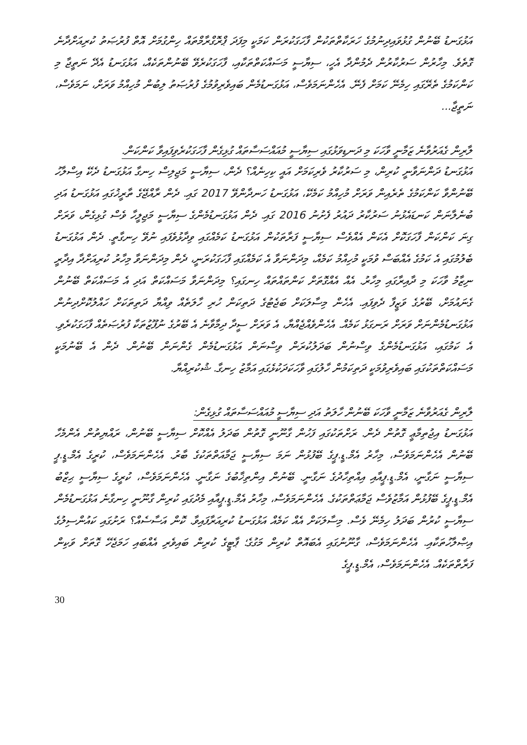އަޅުގަނޑު ބޭނުން ގުޅުވައިދިނުމުގެ ހަރަކާތްތަކުން ފާހަގަކުރަން ކަމަކީ މިފަދަ ޕްރޮގްރާމްތައް ހިންގުމަށް އޮތް ފުރުޞަތު ކުރިއަށްދާނެ ގޮތެވެ. މިހާރުން ސަރުކާރުން ދެމުންދާ އެހީ، ސިޔާސީ މަސައްކަތްތަކާއި، ފާހަގަކުރެވޭ ބޭނުންތަކެއް، އަޅުގަނޑު އެދޭ ނަތީޖާ މި ކަންކަމުގެ ތެރޭގައި ހިމެނޭ ކަމަށް ފެނޭ. އެހެންނަމަވެސް، އަޅުގަނޑުމެން ބައިވެރިވުމުގެ ފުރުޞަތު ލިބުން މުހިއްމު ވަރަށް، ނަމަވެސް، ނަތީޖާ...
ލާރިން ގެއަރުވާނެ ޒަމާނީ ވާހަކަ މި ދަނޑިވަޅުގައި ސިޔާސީ މުއައްސަސާތައް ގުޅިގެން ފާހަގަކުރެވިފައިވާ ކަންކަން.
އަޅުގަނޑު ދަންނަވާނީ ކުރިން، މި ސަރުކާރު ވެރިކަމަށް އައީ ކިހިނެއް؟ ދެން، ސިޔާސީ މަޖިލިސް ހިނގާ އަޅުގަނޑު ދެކޭ އިސްލާހު ބޭނުންވާ ކަންކަމުގެ ތެރެއިން ވަރަށް މުހިއްމު ކަމެކޭ، އަޅުގަނޑު ހަނދާންވޭ 2017 ގައި. ދެން ރާއްޖޭގެ ތާރީޚުގައި އަޅުގަނޑު އަދި ބުނެލާނަން ކަނޑައެޅުނު ސަރުކާރު ދައުރު ފެށުނު 2016 ގައި. ދެން އަޅުގަނޑުމެންގެ ސިޔާސީ މަޖިލީހާ ވެސް ގުޅިގެން، ވަރަށް ގިނަ ކަންކަން ފާހަގަކޮށް އެކަން އެއްވެސް ސިޔާސީ ފަރާތަކުން އަޅުގަނޑު ކަމެއްގައި ވިދާޅުވެފައި ނުވޭ ހިނގާތީ. ދެން އަޅުގަނޑު ބެލުމުގައި އެ ކަމުގެ އެއްބަސް ވުމަކީ މުހިއްމު ކަމެއް، މިދަންނަވާ އެ ކަމެއްގައި ފާހަގަކުރަނީ، ދެން މިދަންނަވާ މިހާރު ކުރިއަށްދާ އިދާރީ ނިޒާމު ވާހަކަ މި ދާއިރާގައި މިހާރު. އެއް އެއްގޮތަށް ކަންތައްތައް ހިނގައި؟ މިދަންނަވާ މަސައްކަތް އަދި އެ މަސައްކަތް ބޭނުން ގެނައުމަށް، ބޭރުގެ ވަޒީފާ ދެވިފައި. އެހެން މިސާލަކަށް ބަޖެޓުގެ ދަތިކަން ހުރި ހާލަތެއް ވިއްޔާ ދަތިތަކަށް ހައްލުކޮށްދިނުން އަޅުގަނޑުމެންނަށް ވަރަށް ރަނގަޅު ކަމެއް. އެހެންވެއްޖެއްޔާ، އެ ވަރަށް ސީދާ ދިމާވާނެ އެ ބޭރުގެ ނުފޫޒުތަކާ ފުރުޞަތެއް ފާހަގަކުރެވި. އެ ކަމުގައި، އަޅުގަނޑުމެންގެ ވިސްނުން ބަދަލުކުރަން ވިސްނަން އަޅުގަނޑުމެން ގެންނަން ބޭނުން. ދެން އެ ބޭނުމަކީ މަސައްކަތްތަކުގައި ބައިވެރިވުމަކީ ދަތިކަމުން ހާލުގައި ވާހަކަދަކުޅެގައި އަމާޒު ހިނގާ. ޝުކުރިއްޔާ.
ލާރިން ގެއަރުވާނެ ޒަމާނީ ވާހަކަ ބޭނުން ހާލަތު އަދި ސިޔާސީ މުއައްސަސާތައް ގުޅިގެން:
އަޅުގަނޑު އިޖުތިމާޢީ ގޮތުން ދެން. ރަށްތަކުގައި ފަހުން ގާނޫނީ ގޮތުން ބަދަލު އެއްކޮށް ސިޔާސީ ބޭނުން، ރައްޔިތުން އެންމެހާ ބޭނުން އެހެންނަމަވެސް، މިހާރު އެމް.ޑީ.ޕީގެ ބޭފުޅުން ނަމަ ސިޔާސީ ޖަމާއަތްތަކުގެ ބާރު. އެހެންނަމަވެސް، ކުރީގެ އެމް.ޑީ.ޕީ ސިޔާސީ ނަގާނީ، އެމް.ޑީ.ޕީއާއި އިއްތިހާދުގެ ނަގާނީ. ބޭނުން އިންތިޚާބުގެ ނަގާނީ. އެހެންނަމަވެސް، ކުރީގެ ސިޔާސީ ޙިޒްބު އެމް.ޑީ.ޕީގެ ބޭފުޅުން އަމާޒުވެސް ޖަމާޢަތްތަކުގެ. އެހެންނަމަވެސް، މިހާރު އެމް.ޑީ.ޕީއާއި މެދުގައި ކުރިން ގާނޫނީ ހިނގާނެ އަޅުގަނޑުމެން ސިޔާސީ ކުރުން ބަދަލު ހިމެނޭ ވެސް. މިސާލަކަށް އެއް ކަމެއް އަޅުގަނޑު ކުރިއަރާފައިވާ. ކޮން އަސާސެއް؟ ރަށުގައި ކައުންސިލުގެ އިޞްލާހުތަކާއި. އެހެންނަމަވެސް، ގާނޫނުގައި އެބައޮތް ކުރިން މަގުގެ؛ ޕާޓީގެ ކުރިން ބައިވެރި އެއްބައި ހަމަޖެހޭ ގޮތަށް ވަކިން ފަރާތްތަކެއް. އެހެންނަމަވެސް، އެމް.ޑީ.ޕީގެ
30